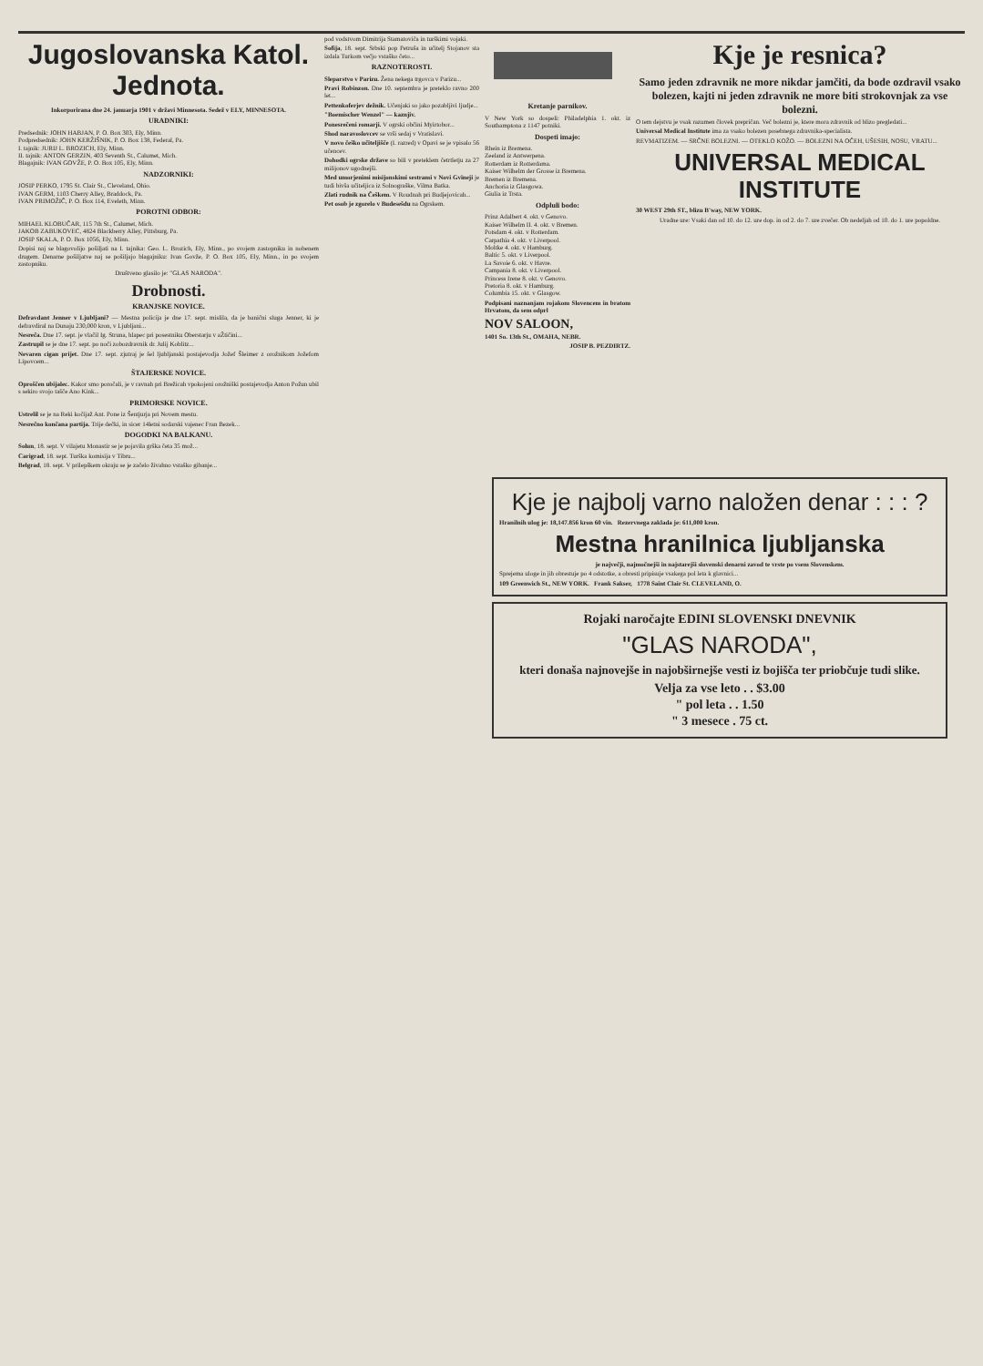Jugoslovanska Katol. Jednota.
Inkorporirana dne 24. januarja 1901 v državi Minnesota. Sedež v ELY, MINNESOTA.
URADNIKI:
Predsednik: JOHN HABJAN, P. O. Box 303, Ely, Minn.
Podpredsednik: JOHN KERŽIŠNIK, P. O. Box 138, Federal, Pa.
I. tajnik: JURIJ L. BROZICH, Ely, Minn.
II. tajnik: ANTON GERZIN, 403 Seventh St., Calumet, Mich.
Blagajnik: IVAN GOVŽE, P. O. Box 105, Ely, Minn.
NADZORNIKI:
JOSIP PERKO, 1795 St. Clair St., Cleveland, Ohio.
IVAN GERM, 1103 Cherry Alley, Braddock, Pa.
IVAN PRIMOŽIČ, P. O. Box 114, Eveleth, Minn.
POROTNI ODBOR:
MIHAEL KLOBUČAR, 115 7th St., Calumet, Mich.
JAKOB ZABUKOVEC, 4824 Blackberry Alley, Pittsburg, Pa.
JOSIP SKALA, P. O. Box 1056, Ely, Minn.
Dopisi naj se blagovolijo pošiljati na I. tajnika: Geo. L. Brozich, Ely, Minn., po svojem zastopniku in nobenem drugem. Denarne pošiljatve naj se pošiljajo blagajniku: Ivan Govže, P. O. Box 105, Ely, Minn., in po svojem zastopniku.
Društveno glasilo je: "GLAS NARODA".
Drobnosti.
KRANJSKE NOVICE.
Defravdant Jenner v Ljubljani? — Mestna policija je dne 17. sept. mislila, da je banični sluga Jenner, ki je defravdiral na Dunaju 230,000 kron, v Ljubljani...
Nesreča. Dne 17. sept. je vlačil Ig. Struna, hlapec pri posestniku Oberstarju v aŽtičini...
Zastrupil se je dne 17. sept. po noči zobozdravnik dr. Julij Koblitz...
Nevaren cigan prijet. Dne 17. sept. zjutraj je šel ljubljanski postajevodja Jožef Šleimer z orožnikom Jožefom Lipovcem...
ŠTAJERSKE NOVICE.
Oproščen ubijalec. Kakor smo poročali, je v ravnah pri Brežicah vpokojeni orožniški postajevodja Anton Požun ubil s sekiro svojo tašče Ano Kink...
PRIMORSKE NOVICE.
Ustrelil se je na Reki kočijaž Ant. Pone iz Šentjurja pri Novem mestu.
Nesrečno končana partija. Trije dečki, in sicer 14letni sodarski vajenec Fran Bezek...
DOGODKI NA BALKANU.
Solun, 18. sept. V vilajetu Monastir se je pojavila grška četa 35 mož...
Carigrad, 18. sept. Turška komisija v Tibru...
Belgrad, 18. sept. V prilepškem okraju se je začelo živahno vstaško gibanje...
pod vodstvom Dimitrija Stamatoviča in turškimi vojaki.
Sofija, 18. sept. Srbski pop Petruša in učitelj Stojanov sta izdala Turkom večjo vstaško četo...
RAZNOTEROSTI.
Sleparstvo v Parizu. Žena nekega trgovca v Parizu...
Pravi Robinzon. Dne 10. septembra je preteklo ravno 200 let...
Pettenkoferjev dežnik. Učenjaki so jako pozabljivi ljudje...
"Boemischer Wenzel" — kaznjiv.
Ponesrečeni romarji. V ogrski občini Myirtobor...
Shod naravoslovcev se vrši sedaj v Vratislavi.
V novo češko učiteljišče (I. razred) v Opavi se je vpisalo 56 učencev.
Dohodki ogrske države so bili v preteklem četrtletju za 27 milijonov ugodnejši.
Med umorjenimi misijonskimi sestrami v Novi Gvineji je tudi bivša učiteljica iz Solnograške, Vilma Batka.
Zlati rudnik na Češkem. V Roudnah pri Budjejovicah...
Pet osob je zgorelo v Budesešdu na Ogrskem.
Kretanje parnikov.
V New York so dospeli: Philadelphia 1. okt. iz Southamptona z 1147 potniki.
Dospeti imajo:
Rhein iz Bremena.
Zeeland iz Antwerpena.
Rotterdam iz Rotterdama.
Kaiser Wilhelm der Grosse iz Bremena.
Bremen iz Bremena.
Anchoria iz Glasgowa.
Giulia iz Trsta.
Odpluli bodo:
Prinz Adalbert 4. okt. v Genovo.
Kaiser Wilhelm II. 4. okt. v Bremen.
Potsdam 4. okt. v Rotterdam.
Carpathia 4. okt. v Liverpool.
Moltke 4. okt. v Hamburg.
Baltic 5. okt. v Liverpool.
La Savoie 6. okt. v Havre.
Campania 8. okt. v Liverpool.
Princess Irene 8. okt. v Genovo.
Pretoria 8. okt. v Hamburg.
Columbia 15. okt. v Glasgow.
Podpisani naznanjam rojakom Slovencem in bratom Hrvatom, da sem odprl
NOV SALOON,
1401 So. 13th St., OMAHA, NEBR.
JOSIP B. PEZDIRTZ.
Kje je resnica?
Samo jeden zdravnik ne more nikdar jamčiti, da bode ozdravil vsako bolezen, kajti ni jeden zdravnik ne more biti strokovnjak za vse bolezni.
O tem dejstvu je vsak razumen človek prepričan. Več bolezni je, ktere mora zdravnik od blizo pregledati...
Universal Medical Institute ima za vsako bolezen posebnega zdravnika-specialista.
REVMATIZEM. — SRČNE BOLEZNI. — OTEKLO KOŽO. — BOLEZNI NA OČEH, UŠESIH, NOSU, VRATU...
UNIVERSAL MEDICAL INSTITUTE
30 WEST 29th ST., blizu B'way, NEW YORK.
Uradne ure: Vsaki dan od 10. do 12. ure dop. in od 2. do 7. ure zvečer. Ob nedeljah od 10. do 1. ure popoldne.
Kje je najbolj varno naložen denar : : : ?
Hranilnih ulog je: 18,147.856 kron 60 vin. Rezervnega zaklada je: 611,000 kron.
Mestna hranilnica ljubljanska
je največji, najmočnejši in najstarejši slovenski denarni zavod te vrste po vsem Slovenskem.
Sprejema uloge in jih obrestuje po 4 odstotke, a obresti pripisuje vsakega pol leta k glavnici...
109 Greenwich St., NEW YORK. Frank Sakser, 1778 Saint Clair St. CLEVELAND, O.
Rojaki naročajte EDINI SLOVENSKI DNEVNIK
"GLAS NARODA",
kteri donaša najnovejše in najobširnejše vesti iz bojišča ter priobčuje tudi slike.
Velja za vse leto . . $3.00
" pol leta . . 1.50
" 3 mesece . 75 ct.